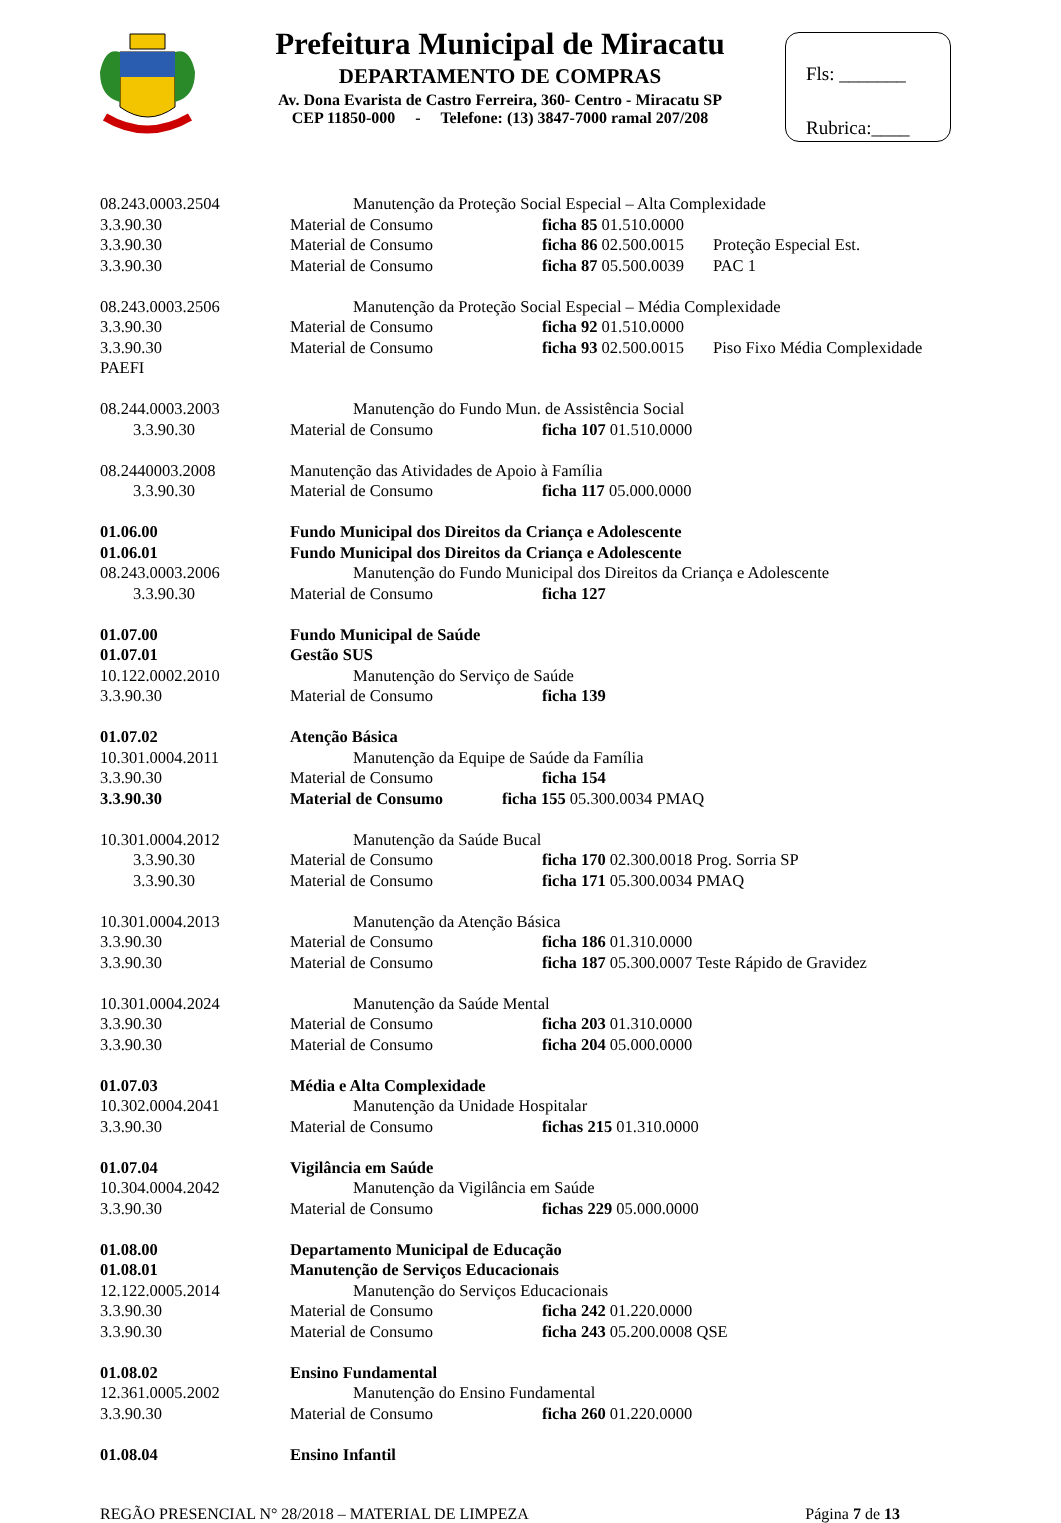Prefeitura Municipal de Miracatu
DEPARTAMENTO DE COMPRAS
Av. Dona Evarista de Castro Ferreira, 360- Centro - Miracatu SP
CEP 11850-000 - Telefone: (13) 3847-7000 ramal 207/208
Fls: _______
Rubrica:____
08.243.0003.2504 Manutenção da Proteção Social Especial – Alta Complexidade
3.3.90.30 Material de Consumo ficha 85 01.510.0000
3.3.90.30 Material de Consumo ficha 86 02.500.0015 Proteção Especial Est.
3.3.90.30 Material de Consumo ficha 87 05.500.0039 PAC 1
08.243.0003.2506 Manutenção da Proteção Social Especial – Média Complexidade
3.3.90.30 Material de Consumo ficha 92 01.510.0000
3.3.90.30 Material de Consumo ficha 93 02.500.0015 Piso Fixo Média Complexidade
PAEFI
08.244.0003.2003 Manutenção do Fundo Mun. de Assistência Social
3.3.90.30 Material de Consumo ficha 107 01.510.0000
08.2440003.2008 Manutenção das Atividades de Apoio à Família
3.3.90.30 Material de Consumo ficha 117 05.000.0000
01.06.00 Fundo Municipal dos Direitos da Criança e Adolescente
01.06.01 Fundo Municipal dos Direitos da Criança e Adolescente
08.243.0003.2006 Manutenção do Fundo Municipal dos Direitos da Criança e Adolescente
3.3.90.30 Material de Consumo ficha 127
01.07.00 Fundo Municipal de Saúde
01.07.01 Gestão SUS
10.122.0002.2010 Manutenção do Serviço de Saúde
3.3.90.30 Material de Consumo ficha 139
01.07.02 Atenção Básica
10.301.0004.2011 Manutenção da Equipe de Saúde da Família
3.3.90.30 Material de Consumo ficha 154
3.3.90.30 Material de Consumo ficha 155 05.300.0034 PMAQ
10.301.0004.2012 Manutenção da Saúde Bucal
3.3.90.30 Material de Consumo ficha 170 02.300.0018 Prog. Sorria SP
3.3.90.30 Material de Consumo ficha 171 05.300.0034 PMAQ
10.301.0004.2013 Manutenção da Atenção Básica
3.3.90.30 Material de Consumo ficha 186 01.310.0000
3.3.90.30 Material de Consumo ficha 187 05.300.0007 Teste Rápido de Gravidez
10.301.0004.2024 Manutenção da Saúde Mental
3.3.90.30 Material de Consumo ficha 203 01.310.0000
3.3.90.30 Material de Consumo ficha 204 05.000.0000
01.07.03 Média e Alta Complexidade
10.302.0004.2041 Manutenção da Unidade Hospitalar
3.3.90.30 Material de Consumo fichas 215 01.310.0000
01.07.04 Vigilância em Saúde
10.304.0004.2042 Manutenção da Vigilância em Saúde
3.3.90.30 Material de Consumo fichas 229 05.000.0000
01.08.00 Departamento Municipal de Educação
01.08.01 Manutenção de Serviços Educacionais
12.122.0005.2014 Manutenção do Serviços Educacionais
3.3.90.30 Material de Consumo ficha 242 01.220.0000
3.3.90.30 Material de Consumo ficha 243 05.200.0008 QSE
01.08.02 Ensino Fundamental
12.361.0005.2002 Manutenção do Ensino Fundamental
3.3.90.30 Material de Consumo ficha 260 01.220.0000
01.08.04 Ensino Infantil
REGÃO PRESENCIAL N° 28/2018 – MATERIAL DE LIMPEZA Página 7 de 13